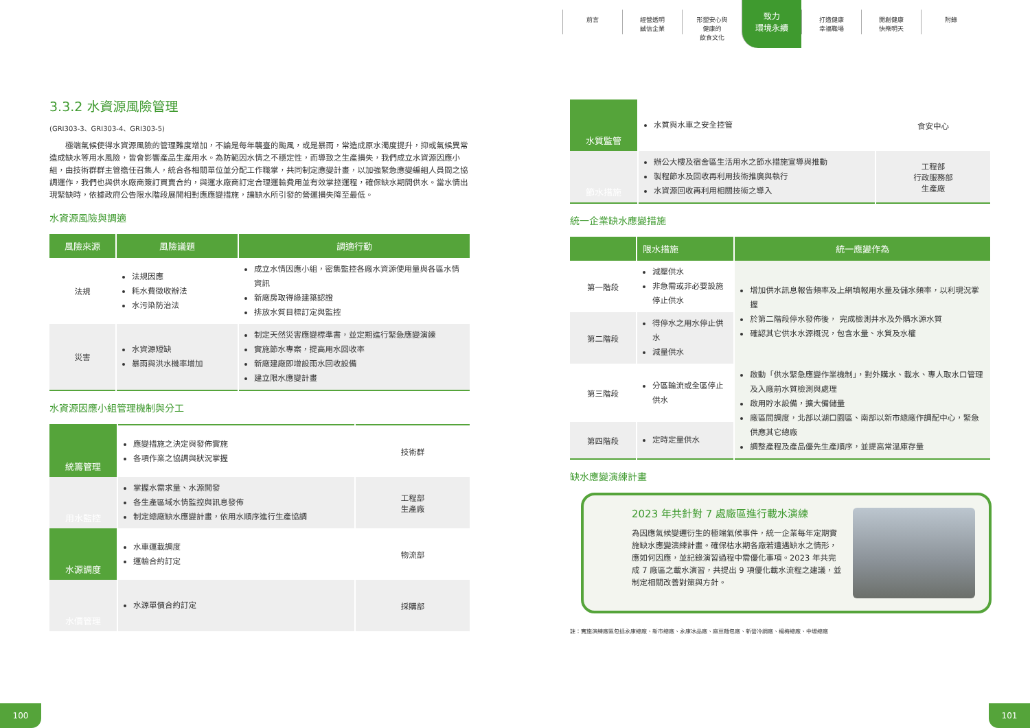前言 經營透明
誠信企業
形塑安心與
健康的
飲食文化
致力
環境永續
打造健康
幸福職場
開創健康
快樂明天
附錄
3.3.2 水資源風險管理
(GRI303-3、GRI303-4、GRI303-5)
　　極端氣候使得水資源風險的管理難度增加，不論是每年襲臺的颱風，或是暴雨，常造成原水濁度提升，抑或氣候異常造成缺水等用水風險，皆會影響產品生產用水。為防範因水情之不穩定性，而導致之生產損失，我們成立水資源因應小組，由技術群群主管擔任召集人，統合各相關單位並分配工作職掌，共同制定應變計畫，以加強緊急應變編組人員間之協調運作，我們也與供水廠商簽訂買賣合約，與運水廠商訂定合理運輸費用並有效掌控運程，確保缺水期間供水。當水情出現緊缺時，依據政府公告限水階段展開相對應應變措施，讓缺水所引發的營運損失降至最低。
水資源風險與調適
| 風險來源 | 風險議題 | 調適行動 |
| --- | --- | --- |
| 法規 | 法規因應 耗水費徵收辦法 水污染防治法 | 成立水情因應小組，密集監控各廠水資源使用量與各區水情資訊 新廠房取得綠建築認證 排放水質目標訂定與監控 |
| 災害 | 水資源短缺 暴雨與洪水機率增加 | 制定天然災害應變標準書，並定期進行緊急應變演練 實施節水專案，提高用水回收率 新廠建廠即增設雨水回收設備 建立限水應變計畫 |
水資源因應小組管理機制與分工
| 統籌管理 | 應變措施之決定與發佈實施 各項作業之協調與狀況掌握 | 技術群 |
| 用水監控 | 掌握水需求量、水源開發 各生產區域水情監控與訊息發佈 制定總廠缺水應變計畫，依用水順序進行生產協調 | 工程部 生產廠 |
| 水源調度 | 水車運載調度 運輸合約訂定 | 物流部 |
| 水價管理 | 水源單價合約訂定 | 採購部 |
| 水質監管 | 水質與水車之安全控管 | 食安中心 |
| 節水措施 | 辦公大樓及宿舍區生活用水之節水措施宣導與推動 製程節水及回收再利用技術推廣與執行 水資源回收再利用相關技術之導入 | 工程部 行政服務部 生產廠 |
統一企業缺水應變措施
| | 限水措施 | 統一應變作為 |
| --- | --- | --- |
| 第一階段 | 減壓供水 非急需或非必要設施停止供水 | 增加供水訊息報告頻率及上網填報用水量及儲水頻率，以利現況掌握 於第二階段停水發佈後， 完成檢測井水及外購水源水質 確認其它供水水源概況，包含水量、水質及水權 |
| 第二階段 | 得停水之用水停止供水 減量供水 | |
| 第三階段 | 分區輪流或全區停止供水 | 啟動「供水緊急應變作業機制」，對外購水、載水、專人取水口管理及入廠前水質檢測與處理 啟用貯水設備，擴大備儲量 廠區間調度，北部以湖口園區、南部以新市總廠作調配中心，緊急供應其它總廠 調整產程及產品優先生產順序，並提高常溫庫存量 |
| 第四階段 | 定時定量供水 | |
缺水應變演練計畫
2023 年共針對 7 處廠區進行載水演練
為因應氣候變遷衍生的極端氣候事件，統一企業每年定期實施缺水應變演練計畫。確保枯水期各廠若遭遇缺水之情形，應如何因應，並記錄演習過程中需優化事項。2023 年共完成 7 廠區之載水演習，共提出 9 項優化載水流程之建議，並制定相關改善對策與方針。
註：實施演練廠區包括永康總廠、新市總廠、永康冰品廠、麻豆麵包廠、新營冷調廠、楊梅總廠、中壢總廠
100 101